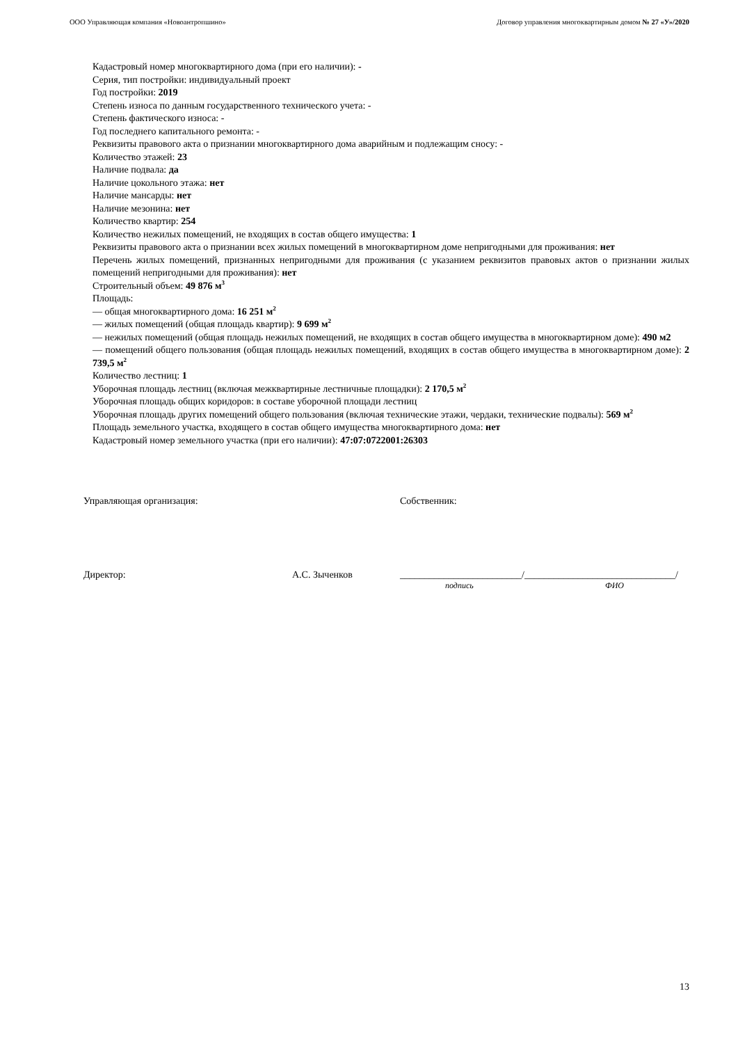ООО Управляющая компания «Новоантропшино» Договор управления многоквартирным домом № 27 «У»/2020
Кадастровый номер многоквартирного дома (при его наличии): -
Серия, тип постройки: индивидуальный проект
Год постройки: 2019
Степень износа по данным государственного технического учета: -
Степень фактического износа: -
Год последнего капитального ремонта: -
Реквизиты правового акта о признании многоквартирного дома аварийным и подлежащим сносу: -
Количество этажей: 23
Наличие подвала: да
Наличие цокольного этажа: нет
Наличие мансарды: нет
Наличие мезонина: нет
Количество квартир: 254
Количество нежилых помещений, не входящих в состав общего имущества: 1
Реквизиты правового акта о признании всех жилых помещений в многоквартирном доме непригодными для проживания: нет
Перечень жилых помещений, признанных непригодными для проживания (с указанием реквизитов правовых актов о признании жилых помещений непригодными для проживания): нет
Строительный объем: 49 876 м<sup>3</sup>
Площадь:
— общая многоквартирного дома: 16 251 м<sup>2</sup>
— жилых помещений (общая площадь квартир): 9 699 м<sup>2</sup>
— нежилых помещений (общая площадь нежилых помещений, не входящих в состав общего имущества в многоквартирном доме): 490 м2
— помещений общего пользования (общая площадь нежилых помещений, входящих в состав общего имущества в многоквартирном доме): 2 739,5 м<sup>2</sup>
Количество лестниц: 1
Уборочная площадь лестниц (включая межквартирные лестничные площадки): 2 170,5 м<sup>2</sup>
Уборочная площадь общих коридоров: в составе уборочной площади лестниц
Уборочная площадь других помещений общего пользования (включая технические этажи, чердаки, технические подвалы): 569 м<sup>2</sup>
Площадь земельного участка, входящего в состав общего имущества многоквартирного дома: нет
Кадастровый номер земельного участка (при его наличии): 47:07:0722001:26303
Управляющая организация: Собственник:
Директор: А.С. Зыченков _________________________/_______________________________/
подпись ФИО
13